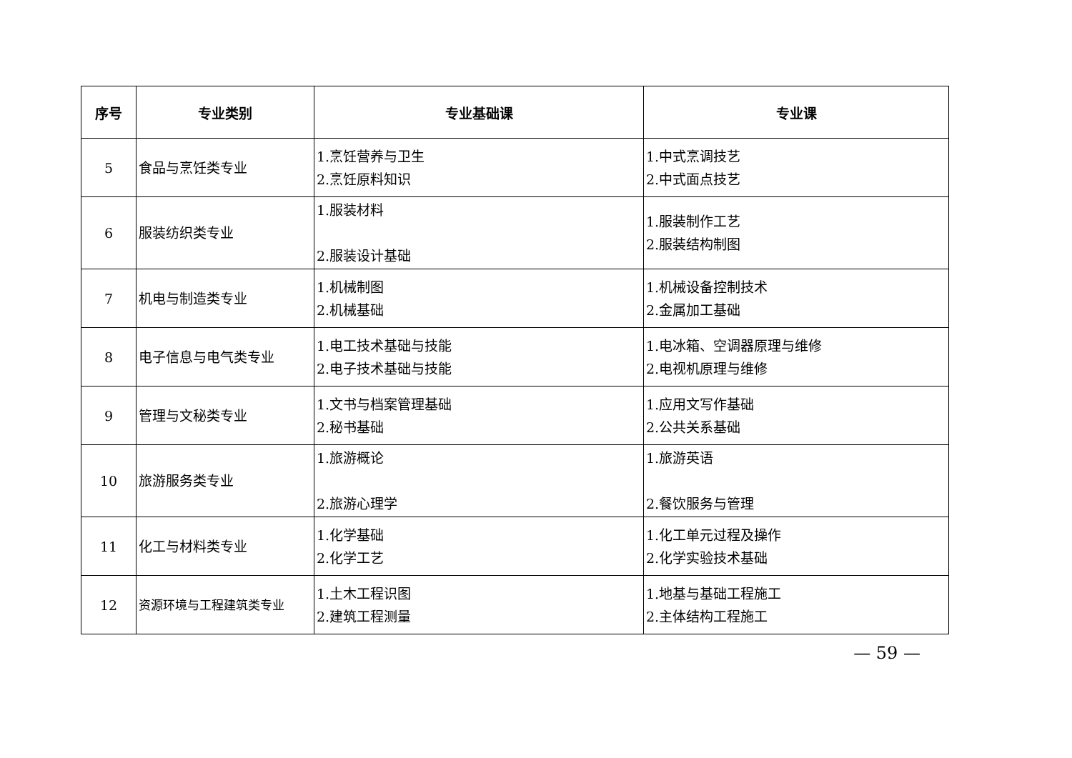| 序号 | 专业类别 | 专业基础课 | 专业课 |
| --- | --- | --- | --- |
| 5 | 食品与烹饪类专业 | 1.烹饪营养与卫生 2.烹饪原料知识 | 1.中式烹调技艺 2.中式面点技艺 |
| 6 | 服装纺织类专业 | 1.服装材料 2.服装设计基础 | 1.服装制作工艺 2.服装结构制图 |
| 7 | 机电与制造类专业 | 1.机械制图 2.机械基础 | 1.机械设备控制技术 2.金属加工基础 |
| 8 | 电子信息与电气类专业 | 1.电工技术基础与技能 2.电子技术基础与技能 | 1.电冰箱、空调器原理与维修 2.电视机原理与维修 |
| 9 | 管理与文秘类专业 | 1.文书与档案管理基础 2.秘书基础 | 1.应用文写作基础 2.公共关系基础 |
| 10 | 旅游服务类专业 | 1.旅游概论 2.旅游心理学 | 1.旅游英语 2.餐饮服务与管理 |
| 11 | 化工与材料类专业 | 1.化学基础 2.化学工艺 | 1.化工单元过程及操作 2.化学实验技术基础 |
| 12 | 资源环境与工程建筑类专业 | 1.土木工程识图 2.建筑工程测量 | 1.地基与基础工程施工 2.主体结构工程施工 |
— 59 —